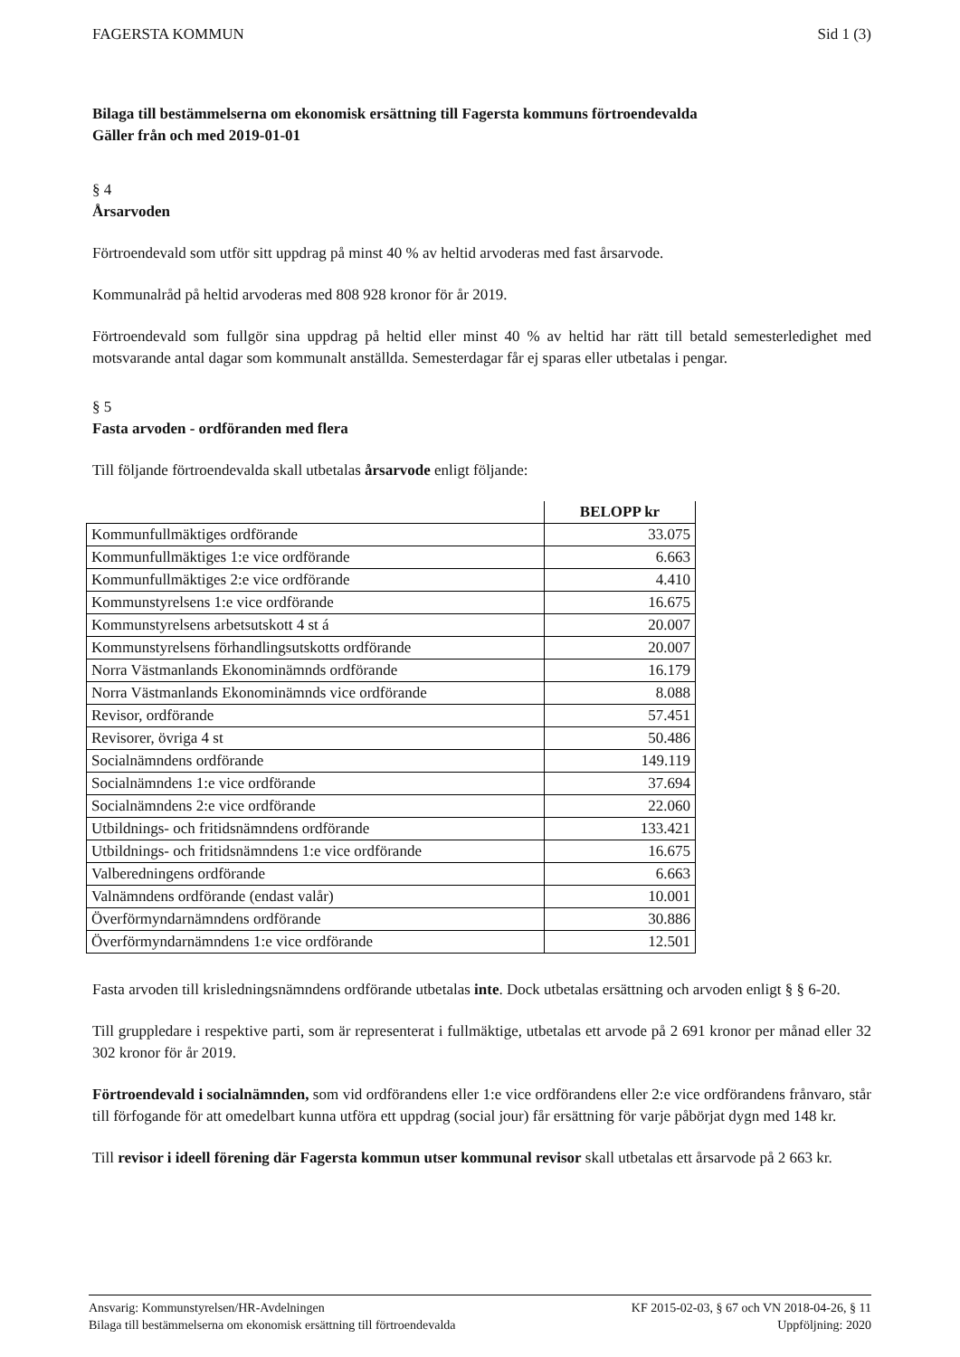FAGERSTA KOMMUN Sid 1 (3)
Bilaga till bestämmelserna om ekonomisk ersättning till Fagersta kommuns förtroendevalda
Gäller från och med 2019-01-01
§ 4
Årsarvoden
Förtroendevald som utför sitt uppdrag på minst 40 % av heltid arvoderas med fast årsarvode.
Kommunalråd på heltid arvoderas med 808 928 kronor för år 2019.
Förtroendevald som fullgör sina uppdrag på heltid eller minst 40 % av heltid har rätt till betald semesterledighet med motsvarande antal dagar som kommunalt anställda. Semesterdagar får ej sparas eller utbetalas i pengar.
§ 5
Fasta arvoden - ordföranden med flera
Till följande förtroendevalda skall utbetalas årsarvode enligt följande:
| | BELOPP kr |
| --- | --- |
| Kommunfullmäktiges ordförande | 33.075 |
| Kommunfullmäktiges 1:e vice ordförande | 6.663 |
| Kommunfullmäktiges 2:e vice ordförande | 4.410 |
| Kommunstyrelsens 1:e vice ordförande | 16.675 |
| Kommunstyrelsens arbetsutskott 4 st á | 20.007 |
| Kommunstyrelsens förhandlingsutskotts ordförande | 20.007 |
| Norra Västmanlands Ekonominämnds ordförande | 16.179 |
| Norra Västmanlands Ekonominämnds vice ordförande | 8.088 |
| Revisor, ordförande | 57.451 |
| Revisorer, övriga 4 st | 50.486 |
| Socialnämndens ordförande | 149.119 |
| Socialnämndens 1:e vice ordförande | 37.694 |
| Socialnämndens 2:e vice ordförande | 22.060 |
| Utbildnings- och fritidsnämndens ordförande | 133.421 |
| Utbildnings- och fritidsnämndens 1:e vice ordförande | 16.675 |
| Valberedningens ordförande | 6.663 |
| Valnämndens ordförande (endast valår) | 10.001 |
| Överförmyndarnämndens ordförande | 30.886 |
| Överförmyndarnämndens 1:e vice ordförande | 12.501 |
Fasta arvoden till krisledningsnämndens ordförande utbetalas inte. Dock utbetalas ersättning och arvoden enligt § § 6-20.
Till gruppledare i respektive parti, som är representerat i fullmäktige, utbetalas ett arvode på 2 691 kronor per månad eller 32 302 kronor för år 2019.
Förtroendevald i socialnämnden, som vid ordförandens eller 1:e vice ordförandens eller 2:e vice ordförandens frånvaro, står till förfogande för att omedelbart kunna utföra ett uppdrag (social jour) får ersättning för varje påbörjat dygn med 148 kr.
Till revisor i ideell förening där Fagersta kommun utser kommunal revisor skall utbetalas ett årsarvode på 2 663 kr.
Ansvarig: Kommunstyrelsen/HR-Avdelningen KF 2015-02-03, § 67 och VN 2018-04-26, § 11
Bilaga till bestämmelserna om ekonomisk ersättning till förtroendevalda Uppföljning: 2020